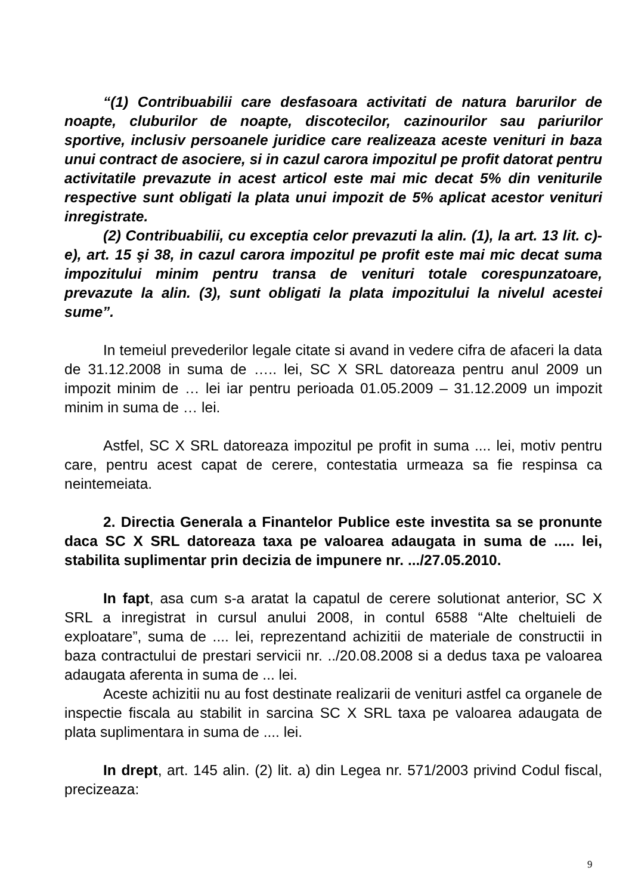“(1) Contribuabilii care desfasoara activitati de natura barurilor de noapte, cluburilor de noapte, discotecilor, cazinourilor sau pariurilor sportive, inclusiv persoanele juridice care realizeaza aceste venituri in baza unui contract de asociere, si in cazul carora impozitul pe profit datorat pentru activitatile prevazute in acest articol este mai mic decat 5% din veniturile respective sunt obligati la plata unui impozit de 5% aplicat acestor venituri inregistrate.
(2) Contribuabilii, cu exceptia celor prevazuti la alin. (1), la art. 13 lit. c)-e), art. 15 şi 38, in cazul carora impozitul pe profit este mai mic decat suma impozitului minim pentru transa de venituri totale corespunzatoare, prevazute la alin. (3), sunt obligati la plata impozitului la nivelul acestei sume”.
In temeiul prevederilor legale citate si avand in vedere cifra de afaceri la data de 31.12.2008 in suma de ….. lei, SC X SRL datoreaza pentru anul 2009 un impozit minim de … lei iar pentru perioada 01.05.2009 – 31.12.2009 un impozit minim in suma de … lei.
Astfel, SC X SRL datoreaza impozitul pe profit in suma .... lei, motiv pentru care, pentru acest capat de cerere, contestatia urmeaza sa fie respinsa ca neintemeiata.
2. Directia Generala a Finantelor Publice este investita sa se pronunte daca SC X SRL datoreaza taxa pe valoarea adaugata in suma de ..... lei, stabilita suplimentar prin decizia de impunere nr. .../27.05.2010.
In fapt, asa cum s-a aratat la capatul de cerere solutionat anterior, SC X SRL a inregistrat in cursul anului 2008, in contul 6588 “Alte cheltuieli de exploatare”, suma de .... lei, reprezentand achizitii de materiale de constructii in baza contractului de prestari servicii nr. ../20.08.2008 si a dedus taxa pe valoarea adaugata aferenta in suma de ... lei.
Aceste achizitii nu au fost destinate realizarii de venituri astfel ca organele de inspectie fiscala au stabilit in sarcina SC X SRL taxa pe valoarea adaugata de plata suplimentara in suma de .... lei.
In drept, art. 145 alin. (2) lit. a) din Legea nr. 571/2003 privind Codul fiscal, precizeaza:
9